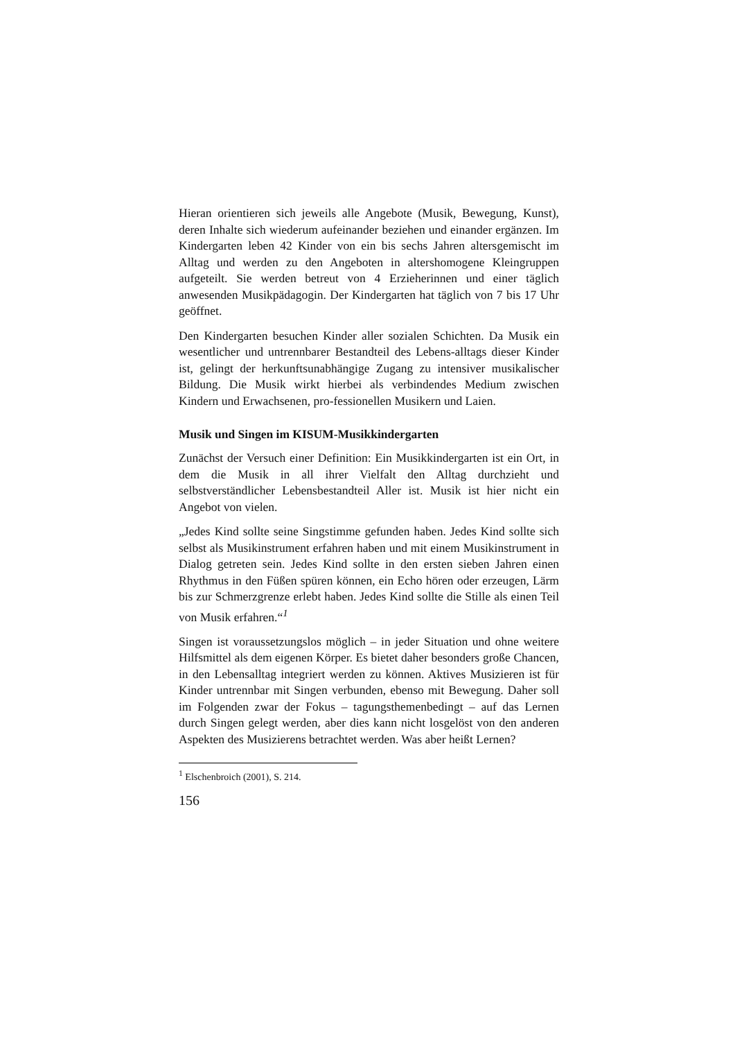Hieran orientieren sich jeweils alle Angebote (Musik, Bewegung, Kunst), deren Inhalte sich wiederum aufeinander beziehen und einander ergänzen. Im Kindergarten leben 42 Kinder von ein bis sechs Jahren altersgemischt im Alltag und werden zu den Angeboten in altershomogene Kleingruppen aufgeteilt. Sie werden betreut von 4 Erzieherinnen und einer täglich anwesenden Musikpädagogin. Der Kindergarten hat täglich von 7 bis 17 Uhr geöffnet.
Den Kindergarten besuchen Kinder aller sozialen Schichten. Da Musik ein wesentlicher und untrennbarer Bestandteil des Lebens-alltags dieser Kinder ist, gelingt der herkunftsunabhängige Zugang zu intensiver musikalischer Bildung. Die Musik wirkt hierbei als verbindendes Medium zwischen Kindern und Erwachsenen, pro-fessionellen Musikern und Laien.
Musik und Singen im KISUM-Musikkindergarten
Zunächst der Versuch einer Definition: Ein Musikkindergarten ist ein Ort, in dem die Musik in all ihrer Vielfalt den Alltag durchzieht und selbstverständlicher Lebensbestandteil Aller ist. Musik ist hier nicht ein Angebot von vielen.
„Jedes Kind sollte seine Singstimme gefunden haben. Jedes Kind sollte sich selbst als Musikinstrument erfahren haben und mit einem Musikinstrument in Dialog getreten sein. Jedes Kind sollte in den ersten sieben Jahren einen Rhythmus in den Füßen spüren können, ein Echo hören oder erzeugen, Lärm bis zur Schmerzgrenze erlebt haben. Jedes Kind sollte die Stille als einen Teil von Musik erfahren.“<sup>1</sup>
Singen ist voraussetzungslos möglich – in jeder Situation und ohne weitere Hilfsmittel als dem eigenen Körper. Es bietet daher besonders große Chancen, in den Lebensalltag integriert werden zu können. Aktives Musizieren ist für Kinder untrennbar mit Singen verbunden, ebenso mit Bewegung. Daher soll im Folgenden zwar der Fokus – tagungsthemenbedingt – auf das Lernen durch Singen gelegt werden, aber dies kann nicht losgelöst von den anderen Aspekten des Musizierens betrachtet werden. Was aber heißt Lernen?
<sup>1</sup> Elschenbroich (2001), S. 214.
156